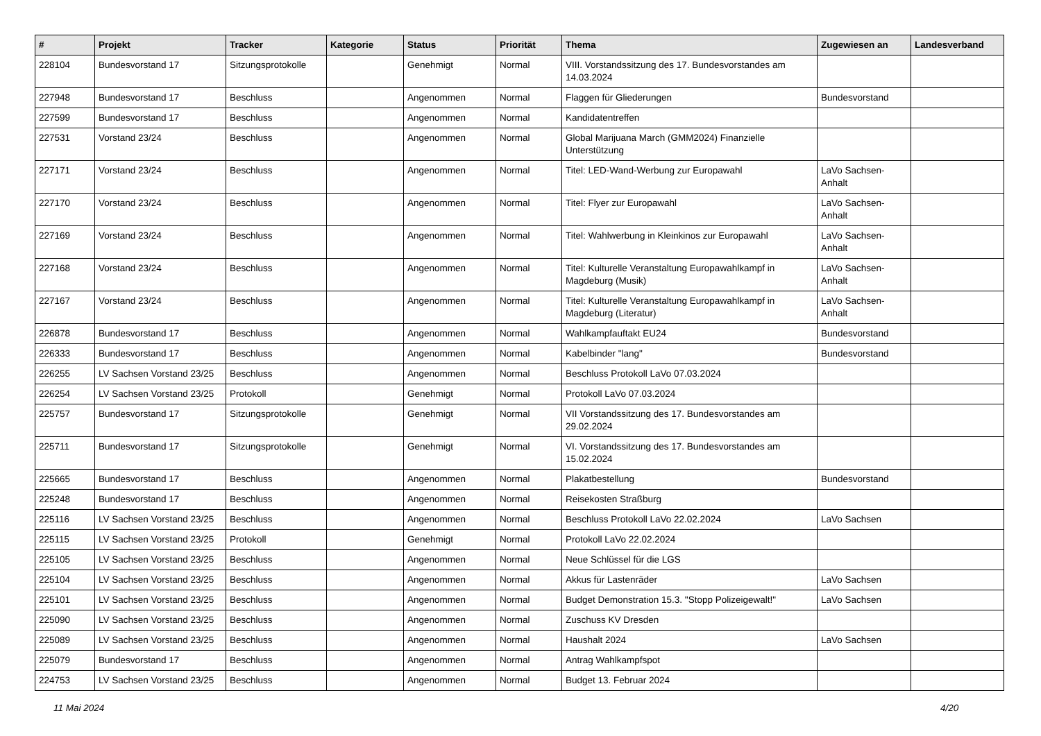| # | Projekt | Tracker | Kategorie | Status | Priorität | Thema | Zugewiesen an | Landesverband |
| --- | --- | --- | --- | --- | --- | --- | --- | --- |
| 228104 | Bundesvorstand 17 | Sitzungsprotokolle | | Genehmigt | Normal | VIII. Vorstandssitzung des 17. Bundesvorstandes am 14.03.2024 | | |
| 227948 | Bundesvorstand 17 | Beschluss | | Angenommen | Normal | Flaggen für Gliederungen | Bundesvorstand | |
| 227599 | Bundesvorstand 17 | Beschluss | | Angenommen | Normal | Kandidatentreffen | | |
| 227531 | Vorstand 23/24 | Beschluss | | Angenommen | Normal | Global Marijuana March (GMM2024) Finanzielle Unterstützung | | |
| 227171 | Vorstand 23/24 | Beschluss | | Angenommen | Normal | Titel: LED-Wand-Werbung zur Europawahl | LaVo Sachsen-Anhalt | |
| 227170 | Vorstand 23/24 | Beschluss | | Angenommen | Normal | Titel: Flyer zur Europawahl | LaVo Sachsen-Anhalt | |
| 227169 | Vorstand 23/24 | Beschluss | | Angenommen | Normal | Titel: Wahlwerbung in Kleinkinos zur Europawahl | LaVo Sachsen-Anhalt | |
| 227168 | Vorstand 23/24 | Beschluss | | Angenommen | Normal | Titel: Kulturelle Veranstaltung Europawahlkampf in Magdeburg (Musik) | LaVo Sachsen-Anhalt | |
| 227167 | Vorstand 23/24 | Beschluss | | Angenommen | Normal | Titel: Kulturelle Veranstaltung Europawahlkampf in Magdeburg (Literatur) | LaVo Sachsen-Anhalt | |
| 226878 | Bundesvorstand 17 | Beschluss | | Angenommen | Normal | Wahlkampfauftakt EU24 | Bundesvorstand | |
| 226333 | Bundesvorstand 17 | Beschluss | | Angenommen | Normal | Kabelbinder "lang" | Bundesvorstand | |
| 226255 | LV Sachsen Vorstand 23/25 | Beschluss | | Angenommen | Normal | Beschluss Protokoll LaVo 07.03.2024 | | |
| 226254 | LV Sachsen Vorstand 23/25 | Protokoll | | Genehmigt | Normal | Protokoll LaVo 07.03.2024 | | |
| 225757 | Bundesvorstand 17 | Sitzungsprotokolle | | Genehmigt | Normal | VII Vorstandssitzung des 17. Bundesvorstandes am 29.02.2024 | | |
| 225711 | Bundesvorstand 17 | Sitzungsprotokolle | | Genehmigt | Normal | VI. Vorstandssitzung des 17. Bundesvorstandes am 15.02.2024 | | |
| 225665 | Bundesvorstand 17 | Beschluss | | Angenommen | Normal | Plakatbestellung | Bundesvorstand | |
| 225248 | Bundesvorstand 17 | Beschluss | | Angenommen | Normal | Reisekosten Straßburg | | |
| 225116 | LV Sachsen Vorstand 23/25 | Beschluss | | Angenommen | Normal | Beschluss Protokoll LaVo 22.02.2024 | LaVo Sachsen | |
| 225115 | LV Sachsen Vorstand 23/25 | Protokoll | | Genehmigt | Normal | Protokoll LaVo 22.02.2024 | | |
| 225105 | LV Sachsen Vorstand 23/25 | Beschluss | | Angenommen | Normal | Neue Schlüssel für die LGS | | |
| 225104 | LV Sachsen Vorstand 23/25 | Beschluss | | Angenommen | Normal | Akkus für Lastenräder | LaVo Sachsen | |
| 225101 | LV Sachsen Vorstand 23/25 | Beschluss | | Angenommen | Normal | Budget Demonstration 15.3. "Stopp Polizeigewalt!" | LaVo Sachsen | |
| 225090 | LV Sachsen Vorstand 23/25 | Beschluss | | Angenommen | Normal | Zuschuss KV Dresden | | |
| 225089 | LV Sachsen Vorstand 23/25 | Beschluss | | Angenommen | Normal | Haushalt 2024 | LaVo Sachsen | |
| 225079 | Bundesvorstand 17 | Beschluss | | Angenommen | Normal | Antrag Wahlkampfspot | | |
| 224753 | LV Sachsen Vorstand 23/25 | Beschluss | | Angenommen | Normal | Budget 13. Februar 2024 | | |
11 Mai 2024 4/20